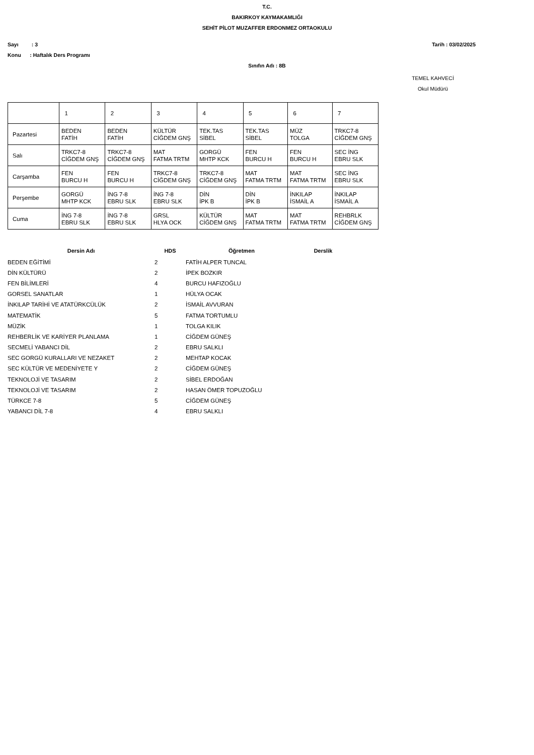T.C.
BAKIRKOY KAYMAKAMLIĞI
SEHİT PİLOT MUZAFFER ERDONMEZ ORTAOKULU
Sayı : 3 Tarih : 03/02/2025
Konu : Haftalık Ders Programı
Sınıfın Adı : 8B
TEMEL KAHVECİ
Okul Müdürü
| | 1 | 2 | 3 | 4 | 5 | 6 | 7 |
| Pazartesi | BEDEN FATİH | BEDEN FATİH | KÜLTÜR CİĞDEM GNŞ | TEK.TAS SİBEL | TEK.TAS SİBEL | MÜZ TOLGA | TRKC7-8 CİĞDEM GNŞ |
| Salı | TRKC7-8 CİĞDEM GNŞ | TRKC7-8 CİĞDEM GNŞ | MAT FATMA TRTM | GORGÜ MHTP KCK | FEN BURCU H | FEN BURCU H | SEC İNG EBRU SLK |
| Carşamba | FEN BURCU H | FEN BURCU H | TRKC7-8 CİĞDEM GNŞ | TRKC7-8 CİĞDEM GNŞ | MAT FATMA TRTM | MAT FATMA TRTM | SEC İNG EBRU SLK |
| Perşembe | GORGÜ MHTP KCK | İNG 7-8 EBRU SLK | İNG 7-8 EBRU SLK | DİN İPK B | DİN İPK B | İNKILAP İSMAİL A | İNKILAP İSMAİL A |
| Cuma | İNG 7-8 EBRU SLK | İNG 7-8 EBRU SLK | GRSL HLYA OCK | KÜLTÜR CİĞDEM GNŞ | MAT FATMA TRTM | MAT FATMA TRTM | REHBRLK CİĞDEM GNŞ |
| Dersin Adı | HDS | Öğretmen | Derslik |
| --- | --- | --- | --- |
| BEDEN EĞİTİMİ | 2 | FATİH ALPER TUNCAL | |
| DİN KÜLTÜRÜ | 2 | İPEK BOZKIR | |
| FEN BİLİMLERİ | 4 | BURCU HAFIZOĞLU | |
| GORSEL SANATLAR | 1 | HÜLYA OCAK | |
| İNKILAP TARİHİ VE ATATÜRKCÜLÜK | 2 | İSMAİL AVVURAN | |
| MATEMATİK | 5 | FATMA TORTUMLU | |
| MÜZİK | 1 | TOLGA KILIK | |
| REHBERLİK VE KARİYER PLANLAMA | 1 | CİĞDEM GÜNEŞ | |
| SECMELİ YABANCI DİL | 2 | EBRU SALKLI | |
| SEC GORGÜ KURALLARI VE NEZAKET | 2 | MEHTAP KOCAK | |
| SEC KÜLTÜR VE MEDENİYETE Y | 2 | CİĞDEM GÜNEŞ | |
| TEKNOLOJİ VE TASARIM | 2 | SİBEL ERDOĞAN | |
| TEKNOLOJİ VE TASARIM | 2 | HASAN ÖMER TOPUZOĞLU | |
| TÜRKCE 7-8 | 5 | CİĞDEM GÜNEŞ | |
| YABANCI DİL 7-8 | 4 | EBRU SALKLI | |